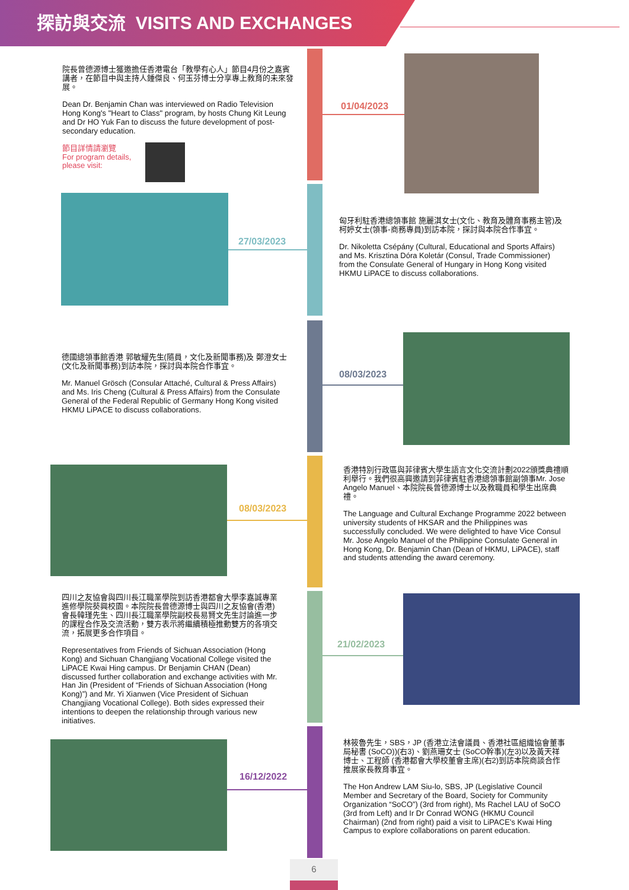探訪與交流 VISITS AND EXCHANGES
院長曾德源博士獲邀擔任香港電台「教學有心人」節目4月份之嘉賓講者，在節目中與主持人鍾傑良、何玉芬博士分享專上教育的未來發展。
Dean Dr. Benjamin Chan was interviewed on Radio Television Hong Kong's "Heart to Class" program, by hosts Chung Kit Leung and Dr HO Yuk Fan to discuss the future development of post-secondary education.
節目詳情請瀏覽
For program details,
please visit:
01/04/2023
27/03/2023
匈牙利駐香港總領事館 施麗淇女士(文化、教育及體育事務主管)及 柯婷女士(領事-商務專員)到訪本院，探討與本院合作事宜。
Dr. Nikoletta Csépány (Cultural, Educational and Sports Affairs) and Ms. Krisztina Dóra Koletár (Consul, Trade Commissioner) from the Consulate General of Hungary in Hong Kong visited HKMU LiPACE to discuss collaborations.
德國總領事館香港 郭敏耀先生(隨員，文化及新聞事務)及 鄭澄女士(文化及新聞事務)到訪本院，探討與本院合作事宜。
Mr. Manuel Grösch (Consular Attaché, Cultural & Press Affairs) and Ms. Iris Cheng (Cultural & Press Affairs) from the Consulate General of the Federal Republic of Germany Hong Kong visited HKMU LiPACE to discuss collaborations.
08/03/2023
08/03/2023
香港特別行政區與菲律賓大學生語言文化交流計劃2022頒獎典禮順利舉行。我們很高興邀請到菲律賓駐香港總領事館副領事Mr. Jose Angelo Manuel、本院院長曾德源博士以及教職員和學生出席典禮。
The Language and Cultural Exchange Programme 2022 between university students of HKSAR and the Philippines was successfully concluded. We were delighted to have Vice Consul Mr. Jose Angelo Manuel of the Philippine Consulate General in Hong Kong, Dr. Benjamin Chan (Dean of HKMU, LiPACE), staff and students attending the award ceremony.
四川之友協會與四川長江職業學院到訪香港都會大學李嘉誠專業進修學院葵興校園。本院院長曾德源博士與四川之友協會(香港)會長韓瑾先生、四川長江職業學院副校長易賢文先生討論進一步的課程合作及交流活動，雙方表示將繼續積極推動雙方的各項交流，拓展更多合作項目。
Representatives from Friends of Sichuan Association (Hong Kong) and Sichuan Changjiang Vocational College visited the LiPACE Kwai Hing campus. Dr Benjamin CHAN (Dean) discussed further collaboration and exchange activities with Mr. Han Jin (President of “Friends of Sichuan Association (Hong Kong)”) and Mr. Yi Xianwen (Vice President of Sichuan Changjiang Vocational College). Both sides expressed their intentions to deepen the relationship through various new initiatives.
21/02/2023
16/12/2022
林筱魯先生，SBS，JP (香港立法會議員、香港社區組織協會董事局秘書 (SoCO))(右3)、劉燕珊女士 (SoCO幹事)(左3)以及黃天祥博士、工程師 (香港都會大學校董會主席)(右2)到訪本院商談合作推展家長教育事宜。
The Hon Andrew LAM Siu-lo, SBS, JP (Legislative Council Member and Secretary of the Board, Society for Community Organization “SoCO”) (3rd from right), Ms Rachel LAU of SoCO (3rd from Left) and Ir Dr Conrad WONG (HKMU Council Chairman) (2nd from right) paid a visit to LiPACE’s Kwai Hing Campus to explore collaborations on parent education.
6